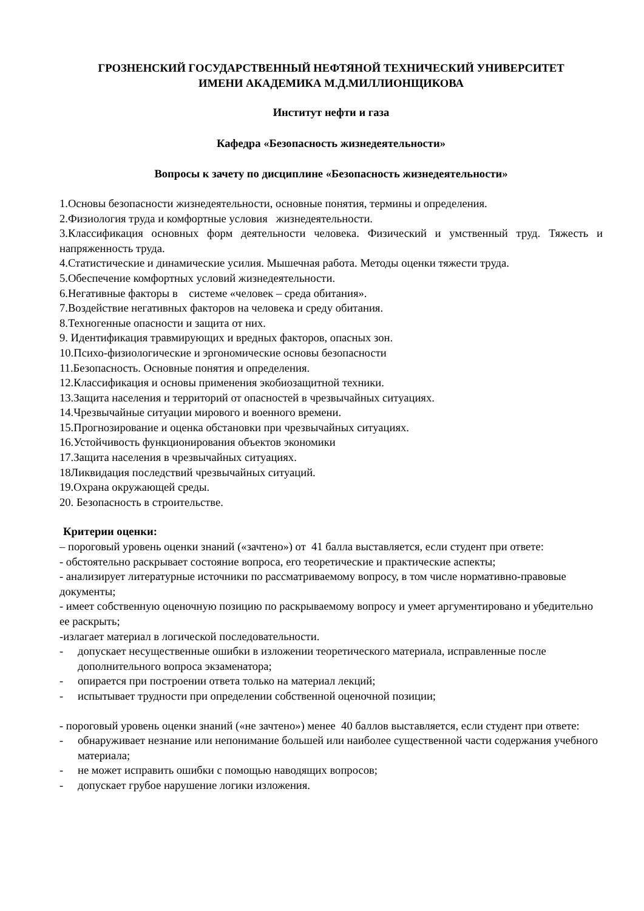ГРОЗНЕНСКИЙ ГОСУДАРСТВЕННЫЙ НЕФТЯНОЙ ТЕХНИЧЕСКИЙ УНИВЕРСИТЕТ
ИМЕНИ АКАДЕМИКА М.Д.МИЛЛИОНЩИКОВА
Институт нефти и газа
Кафедра «Безопасность жизнедеятельности»
Вопросы к зачету по дисциплине «Безопасность жизнедеятельности»
1.Основы безопасности жизнедеятельности, основные понятия, термины и определения.
2.Физиология труда и комфортные условия жизнедеятельности.
3.Классификация основных форм деятельности человека. Физический и умственный труд. Тяжесть и напряженность труда.
4.Статистические и динамические усилия. Мышечная работа. Методы оценки тяжести труда.
5.Обеспечение комфортных условий жизнедеятельности.
6.Негативные факторы в системе «человек – среда обитания».
7.Воздействие негативных факторов на человека и среду обитания.
8.Техногенные опасности и защита от них.
9. Идентификация травмирующих и вредных факторов, опасных зон.
10.Психо-физиологические и эргономические основы безопасности
11.Безопасность. Основные понятия и определения.
12.Классификация и основы применения экобиозащитной техники.
13.Защита населения и территорий от опасностей в чрезвычайных ситуациях.
14.Чрезвычайные ситуации мирового и военного времени.
15.Прогнозирование и оценка обстановки при чрезвычайных ситуациях.
16.Устойчивость функционирования объектов экономики
17.Защита населения в чрезвычайных ситуациях.
18Ликвидация последствий чрезвычайных ситуаций.
19.Охрана окружающей среды.
20. Безопасность в строительстве.
Критерии оценки:
– пороговый уровень оценки знаний («зачтено») от 41 балла выставляется, если студент при ответе:
- обстоятельно раскрывает состояние вопроса, его теоретические и практические аспекты;
- анализирует литературные источники по рассматриваемому вопросу, в том числе нормативно-правовые документы;
- имеет собственную оценочную позицию по раскрываемому вопросу и умеет аргументировано и убедительно ее раскрыть;
-излагает материал в логической последовательности.
- допускает несущественные ошибки в изложении теоретического материала, исправленные после дополнительного вопроса экзаменатора;
- опирается при построении ответа только на материал лекций;
- испытывает трудности при определении собственной оценочной позиции;
- пороговый уровень оценки знаний («не зачтено») менее 40 баллов выставляется, если студент при ответе:
- обнаруживает незнание или непонимание большей или наиболее существенной части содержания учебного материала;
- не может исправить ошибки с помощью наводящих вопросов;
- допускает грубое нарушение логики изложения.